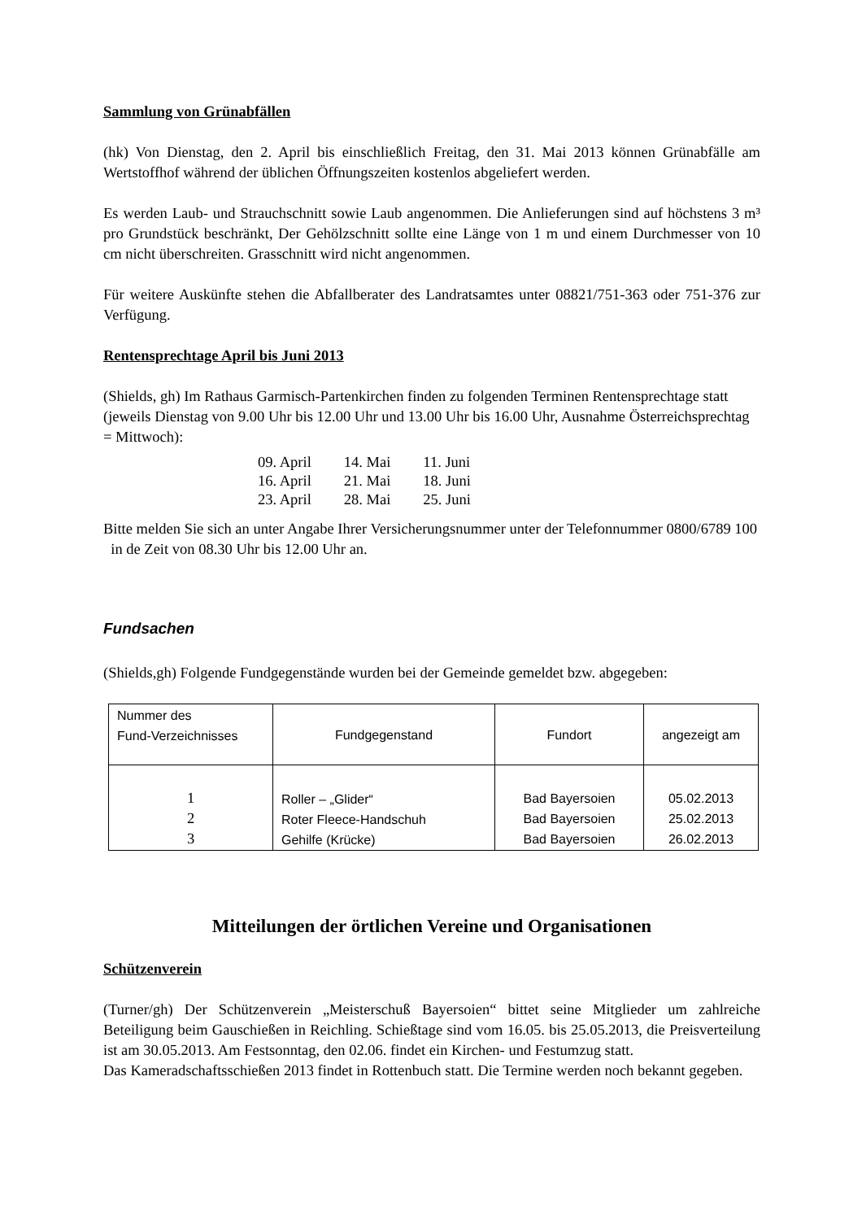Sammlung von Grünabfällen
(hk) Von Dienstag, den 2. April bis einschließlich Freitag, den 31. Mai 2013 können Grünabfälle am Wertstoffhof während der üblichen Öffnungszeiten kostenlos abgeliefert werden.
Es werden Laub- und Strauchschnitt sowie Laub angenommen. Die Anlieferungen sind auf höchstens 3 m³ pro Grundstück beschränkt, Der Gehölzschnitt sollte eine Länge von 1 m und einem Durchmesser von 10 cm nicht überschreiten. Grasschnitt wird nicht angenommen.
Für weitere Auskünfte stehen die Abfallberater des Landratsamtes unter 08821/751-363 oder 751-376 zur Verfügung.
Rentensprechtage April bis Juni 2013
(Shields, gh) Im Rathaus Garmisch-Partenkirchen finden zu folgenden Terminen Rentensprechtage statt (jeweils Dienstag von 9.00 Uhr bis 12.00 Uhr und 13.00 Uhr bis 16.00 Uhr, Ausnahme Österreichsprechtag = Mittwoch):
| 09. April | 14. Mai | 11. Juni |
| 16. April | 21. Mai | 18. Juni |
| 23. April | 28. Mai | 25. Juni |
Bitte melden Sie sich an unter Angabe Ihrer Versicherungsnummer unter der Telefonnummer 0800/6789 100 in de Zeit von 08.30 Uhr bis 12.00 Uhr an.
Fundsachen
(Shields,gh) Folgende Fundgegenstände wurden bei der Gemeinde gemeldet bzw. abgegeben:
| Nummer des Fund-Verzeichnisses | Fundgegenstand | Fundort | angezeigt am |
| --- | --- | --- | --- |
| 1 2 3 | Roller – „Glider“ Roter Fleece-Handschuh Gehilfe (Krücke) | Bad Bayersoien Bad Bayersoien Bad Bayersoien | 05.02.2013 25.02.2013 26.02.2013 |
Mitteilungen der örtlichen Vereine und Organisationen
Schützenverein
(Turner/gh) Der Schützenverein „Meisterschuß Bayersoien“ bittet seine Mitglieder um zahlreiche Beteiligung beim Gauschießen in Reichling. Schießtage sind vom 16.05. bis 25.05.2013, die Preisverteilung ist am 30.05.2013. Am Festsonntag, den 02.06. findet ein Kirchen- und Festumzug statt.
Das Kameradschaftsschießen 2013 findet in Rottenbuch statt. Die Termine werden noch bekannt gegeben.